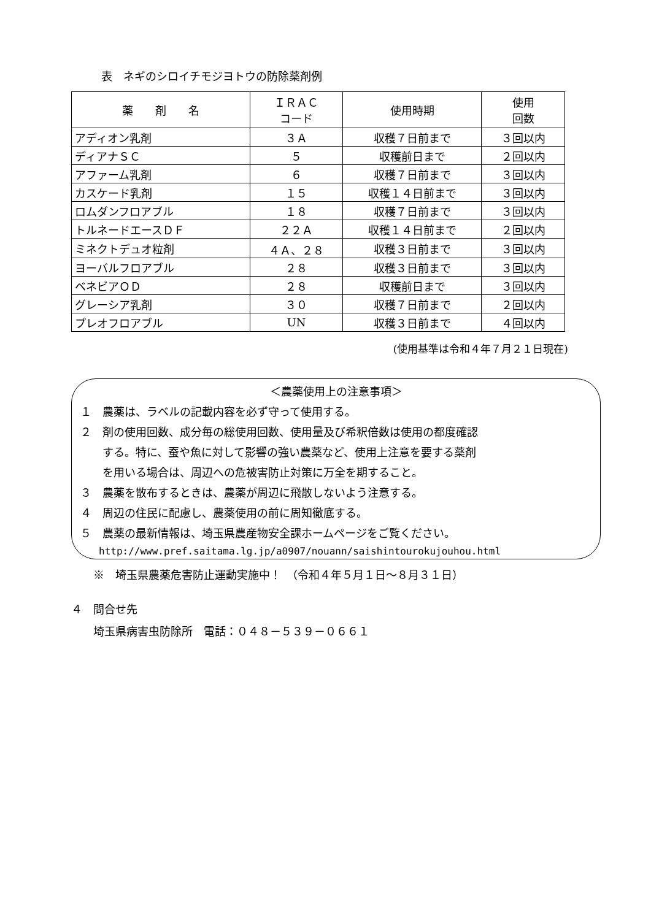表　ネギのシロイチモジヨトウの防除薬剤例
| 薬 剤 名 | ＩＲＡＣ コード | 使用時期 | 使用 回数 |
| --- | --- | --- | --- |
| アディオン乳剤 | ３Ａ | 収穫７日前まで | ３回以内 |
| ディアナＳＣ | ５ | 収穫前日まで | ２回以内 |
| アファーム乳剤 | ６ | 収穫７日前まで | ３回以内 |
| カスケード乳剤 | １５ | 収穫１４日前まで | ３回以内 |
| ロムダンフロアブル | １８ | 収穫７日前まで | ３回以内 |
| トルネードエースＤＦ | ２２Ａ | 収穫１４日前まで | ２回以内 |
| ミネクトデュオ粒剤 | ４Ａ、２８ | 収穫３日前まで | ３回以内 |
| ヨーバルフロアブル | ２８ | 収穫３日前まで | ３回以内 |
| ベネビアＯＤ | ２８ | 収穫前日まで | ３回以内 |
| グレーシア乳剤 | ３０ | 収穫７日前まで | ２回以内 |
| プレオフロアブル | UN | 収穫３日前まで | ４回以内 |
(使用基準は令和４年７月２１日現在)
＜農薬使用上の注意事項＞
１　農薬は、ラベルの記載内容を必ず守って使用する。
２　剤の使用回数、成分毎の総使用回数、使用量及び希釈倍数は使用の都度確認
　　する。特に、蚕や魚に対して影響の強い農薬など、使用上注意を要する薬剤
　　を用いる場合は、周辺への危被害防止対策に万全を期すること。
３　農薬を散布するときは、農薬が周辺に飛散しないよう注意する。
４　周辺の住民に配慮し、農薬使用の前に周知徹底する。
５　農薬の最新情報は、埼玉県農産物安全課ホームページをご覧ください。
http://www.pref.saitama.lg.jp/a0907/nouann/saishintourokujouhou.html
　　※　埼玉県農薬危害防止運動実施中！　（令和４年５月１日～８月３１日）
４　問合せ先
　　埼玉県病害虫防除所　電話：０４８－５３９－０６６１